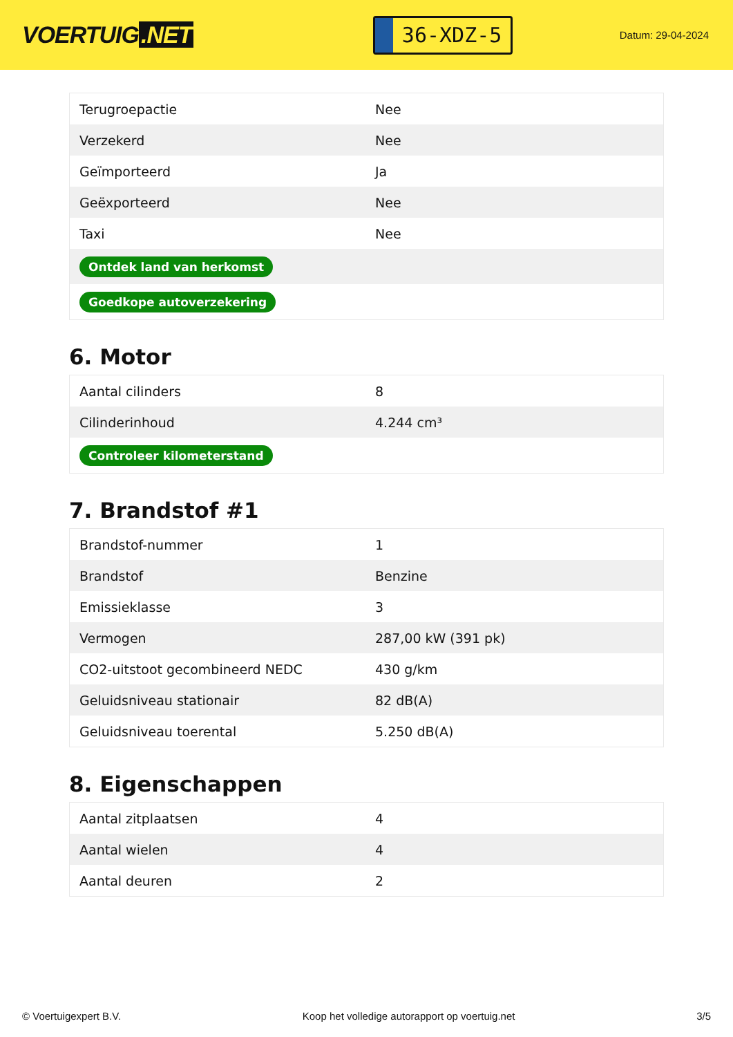VOERTUIG.NET
36-XDZ-5
Datum: 29-04-2024
| Terugroepactie | Nee |
| Verzekerd | Nee |
| Geïmporteerd | Ja |
| Geëxporteerd | Nee |
| Taxi | Nee |
| Ontdek land van herkomst | |
| Goedkope autoverzekering | |
6. Motor
| Aantal cilinders | 8 |
| Cilinderinhoud | 4.244 cm³ |
| Controleer kilometerstand | |
7. Brandstof #1
| Brandstof-nummer | 1 |
| Brandstof | Benzine |
| Emissieklasse | 3 |
| Vermogen | 287,00 kW (391 pk) |
| CO2-uitstoot gecombineerd NEDC | 430 g/km |
| Geluidsniveau stationair | 82 dB(A) |
| Geluidsniveau toerental | 5.250 dB(A) |
8. Eigenschappen
| Aantal zitplaatsen | 4 |
| Aantal wielen | 4 |
| Aantal deuren | 2 |
© Voertuigexpert B.V. Koop het volledige autorapport op voertuig.net 3/5